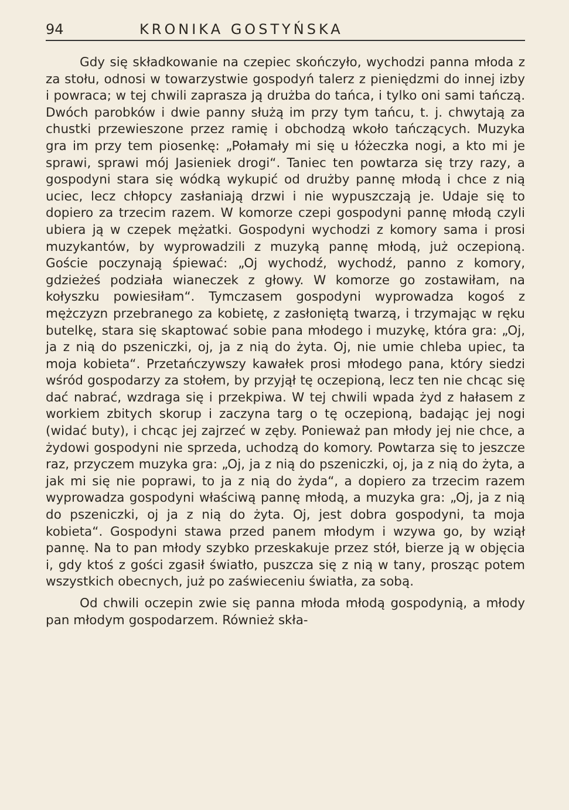94 KRONIKA GOSTYŃSKA
Gdy się składkowanie na czepiec skończyło, wychodzi panna młoda z za stołu, odnosi w towarzystwie gospodyń talerz z pieniędzmi do innej izby i powraca; w tej chwili zaprasza ją drużba do tańca, i tylko oni sami tańczą. Dwóch parobków i dwie panny służą im przy tym tańcu, t. j. chwytają za chustki przewieszone przez ramię i obchodzą wkoło tańczących. Muzyka gra im przy tem piosenkę: „Połamały mi się u łóżeczka nogi, a kto mi je sprawi, sprawi mój Jasieniek drogi“. Taniec ten powtarza się trzy razy, a gospodyni stara się wódką wykupić od drużby pannę młodą i chce z nią uciec, lecz chłopcy zasłaniają drzwi i nie wypuszczają je. Udaje się to dopiero za trzecim razem. W komorze czepi gospodyni pannę młodą czyli ubiera ją w czepek mężatki. Gospodyni wychodzi z komory sama i prosi muzykantów, by wyprowadzili z muzyką pannę młodą, już oczepioną. Goście poczynają śpiewać: „Oj wychodź, wychodź, panno z komory, gdzieżeś podziała wianeczek z głowy. W komorze go zostawiłam, na kołyszku powiesiłam“. Tymczasem gospodyni wyprowadza kogoś z mężczyzn przebranego za kobietę, z zasłoniętą twarzą, i trzymając w ręku butelkę, stara się skaptować sobie pana młodego i muzykę, która gra: „Oj, ja z nią do pszeniczki, oj, ja z nią do żyta. Oj, nie umie chleba upiec, ta moja kobieta“. Przetańczywszy kawałek prosi młodego pana, który siedzi wśród gospodarzy za stołem, by przyjął tę oczepioną, lecz ten nie chcąc się dać nabrać, wzdraga się i przekpiwa. W tej chwili wpada żyd z hałasem z workiem zbitych skorup i zaczyna targ o tę oczepioną, badając jej nogi (widać buty), i chcąc jej zajrzeć w zęby. Ponieważ pan młody jej nie chce, a żydowi gospodyni nie sprzeda, uchodzą do komory. Powtarza się to jeszcze raz, przyczem muzyka gra: „Oj, ja z nią do pszeniczki, oj, ja z nią do żyta, a jak mi się nie poprawi, to ja z nią do żyda“, a dopiero za trzecim razem wyprowadza gospodyni właściwą pannę młodą, a muzyka gra: „Oj, ja z nią do pszeniczki, oj ja z nią do żyta. Oj, jest dobra gospodyni, ta moja kobieta“. Gospodyni stawa przed panem młodym i wzywa go, by wziął pannę. Na to pan młody szybko przeskakuje przez stół, bierze ją w objęcia i, gdy ktoś z gości zgasił światło, puszcza się z nią w tany, prosząc potem wszystkich obecnych, już po zaświeceniu światła, za sobą.
Od chwili oczepin zwie się panna młoda młodą gospodynią, a młody pan młodym gospodarzem. Również skła-